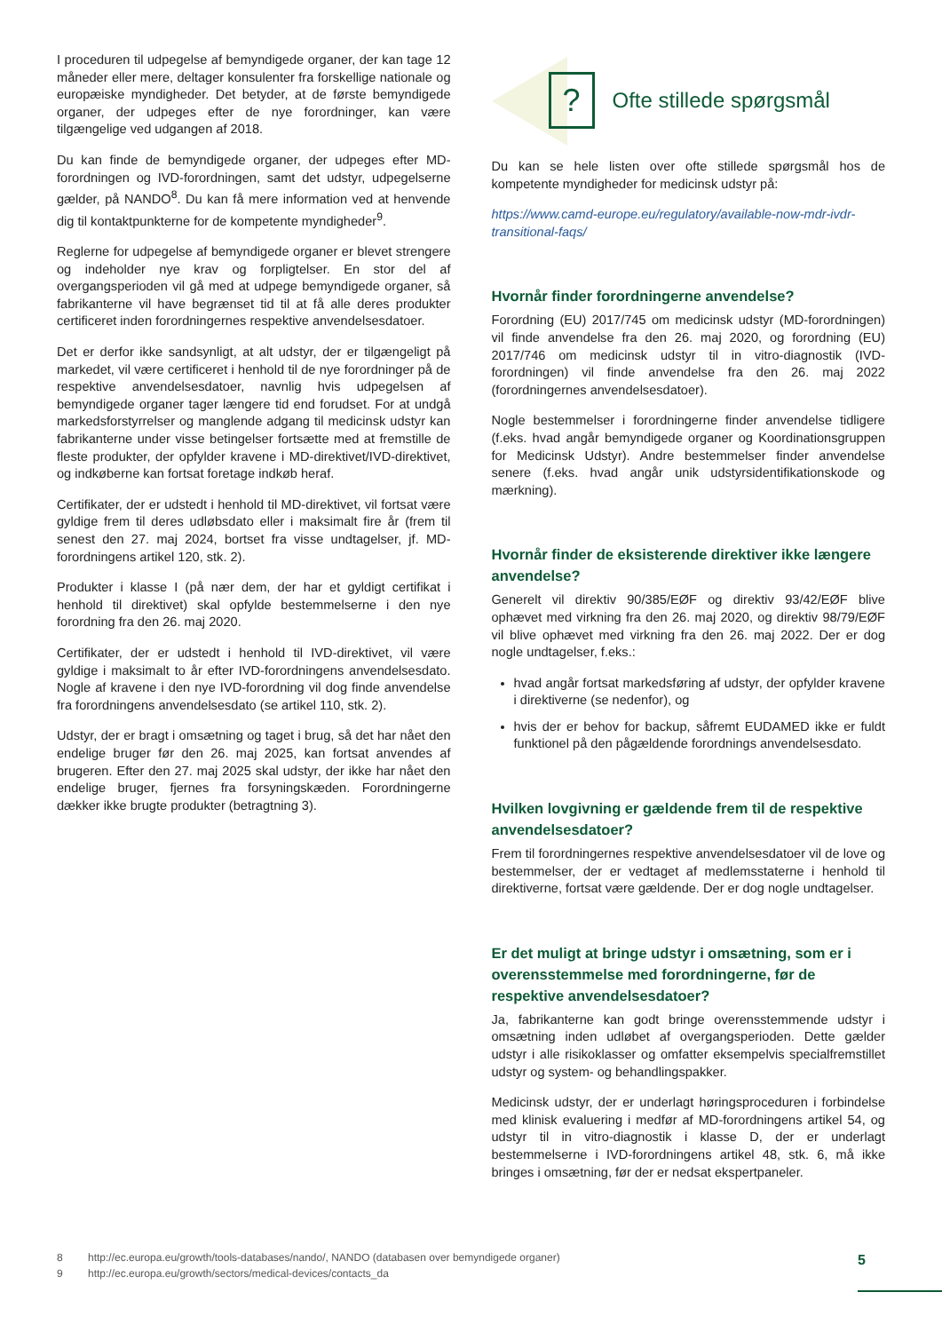I proceduren til udpegelse af bemyndigede organer, der kan tage 12 måneder eller mere, deltager konsulenter fra forskellige nationale og europæiske myndigheder. Det betyder, at de første bemyndigede organer, der udpeges efter de nye forordninger, kan være tilgængelige ved udgangen af 2018.
Du kan finde de bemyndigede organer, der udpeges efter MD-forordningen og IVD-forordningen, samt det udstyr, udpegelserne gælder, på NANDO<sup>8</sup>. Du kan få mere information ved at henvende dig til kontaktpunkterne for de kompetente myndigheder<sup>9</sup>.
Reglerne for udpegelse af bemyndigede organer er blevet strengere og indeholder nye krav og forpligtelser. En stor del af overgangsperioden vil gå med at udpege bemyndigede organer, så fabrikanterne vil have begrænset tid til at få alle deres produkter certificeret inden forordningernes respektive anvendelsesdatoer.
Det er derfor ikke sandsynligt, at alt udstyr, der er tilgængeligt på markedet, vil være certificeret i henhold til de nye forordninger på de respektive anvendelsesdatoer, navnlig hvis udpegelsen af bemyndigede organer tager længere tid end forudset. For at undgå markedsforstyrrelser og manglende adgang til medicinsk udstyr kan fabrikanterne under visse betingelser fortsætte med at fremstille de fleste produkter, der opfylder kravene i MD-direktivet/IVD-direktivet, og indkøberne kan fortsat foretage indkøb heraf.
Certifikater, der er udstedt i henhold til MD-direktivet, vil fortsat være gyldige frem til deres udløbsdato eller i maksimalt fire år (frem til senest den 27. maj 2024, bortset fra visse undtagelser, jf. MD-forordningens artikel 120, stk. 2).
Produkter i klasse I (på nær dem, der har et gyldigt certifikat i henhold til direktivet) skal opfylde bestemmelserne i den nye forordning fra den 26. maj 2020.
Certifikater, der er udstedt i henhold til IVD-direktivet, vil være gyldige i maksimalt to år efter IVD-forordningens anvendelsesdato. Nogle af kravene i den nye IVD-forordning vil dog finde anvendelse fra forordningens anvendelsesdato (se artikel 110, stk. 2).
Udstyr, der er bragt i omsætning og taget i brug, så det har nået den endelige bruger før den 26. maj 2025, kan fortsat anvendes af brugeren. Efter den 27. maj 2025 skal udstyr, der ikke har nået den endelige bruger, fjernes fra forsyningskæden. Forordningerne dækker ikke brugte produkter (betragtning 3).
?
Ofte stillede spørgsmål
Du kan se hele listen over ofte stillede spørgsmål hos de kompetente myndigheder for medicinsk udstyr på:
https://www.camd-europe.eu/regulatory/available-now-mdr-ivdr-transitional-faqs/
Hvornår finder forordningerne anvendelse?
Forordning (EU) 2017/745 om medicinsk udstyr (MD-forordningen) vil finde anvendelse fra den 26. maj 2020, og forordning (EU) 2017/746 om medicinsk udstyr til in vitro-diagnostik (IVD-forordningen) vil finde anvendelse fra den 26. maj 2022 (forordningernes anvendelsesdatoer).
Nogle bestemmelser i forordningerne finder anvendelse tidligere (f.eks. hvad angår bemyndigede organer og Koordinationsgruppen for Medicinsk Udstyr). Andre bestemmelser finder anvendelse senere (f.eks. hvad angår unik udstyrsidentifikationskode og mærkning).
Hvornår finder de eksisterende direktiver ikke længere anvendelse?
Generelt vil direktiv 90/385/EØF og direktiv 93/42/EØF blive ophævet med virkning fra den 26. maj 2020, og direktiv 98/79/EØF vil blive ophævet med virkning fra den 26. maj 2022. Der er dog nogle undtagelser, f.eks.:
hvad angår fortsat markedsføring af udstyr, der opfylder kravene i direktiverne (se nedenfor), og
hvis der er behov for backup, såfremt EUDAMED ikke er fuldt funktionel på den pågældende forordnings anvendelsesdato.
Hvilken lovgivning er gældende frem til de respektive anvendelsesdatoer?
Frem til forordningernes respektive anvendelsesdatoer vil de love og bestemmelser, der er vedtaget af medlemsstaterne i henhold til direktiverne, fortsat være gældende. Der er dog nogle undtagelser.
Er det muligt at bringe udstyr i omsætning, som er i overensstemmelse med forordningerne, før de respektive anvendelsesdatoer?
Ja, fabrikanterne kan godt bringe overensstemmende udstyr i omsætning inden udløbet af overgangsperioden. Dette gælder udstyr i alle risikoklasser og omfatter eksempelvis specialfremstillet udstyr og system- og behandlingspakker.
Medicinsk udstyr, der er underlagt høringsproceduren i forbindelse med klinisk evaluering i medfør af MD-forordningens artikel 54, og udstyr til in vitro-diagnostik i klasse D, der er underlagt bestemmelserne i IVD-forordningens artikel 48, stk. 6, må ikke bringes i omsætning, før der er nedsat ekspertpaneler.
8 http://ec.europa.eu/growth/tools-databases/nando/, NANDO (databasen over bemyndigede organer)
9 http://ec.europa.eu/growth/sectors/medical-devices/contacts_da
5